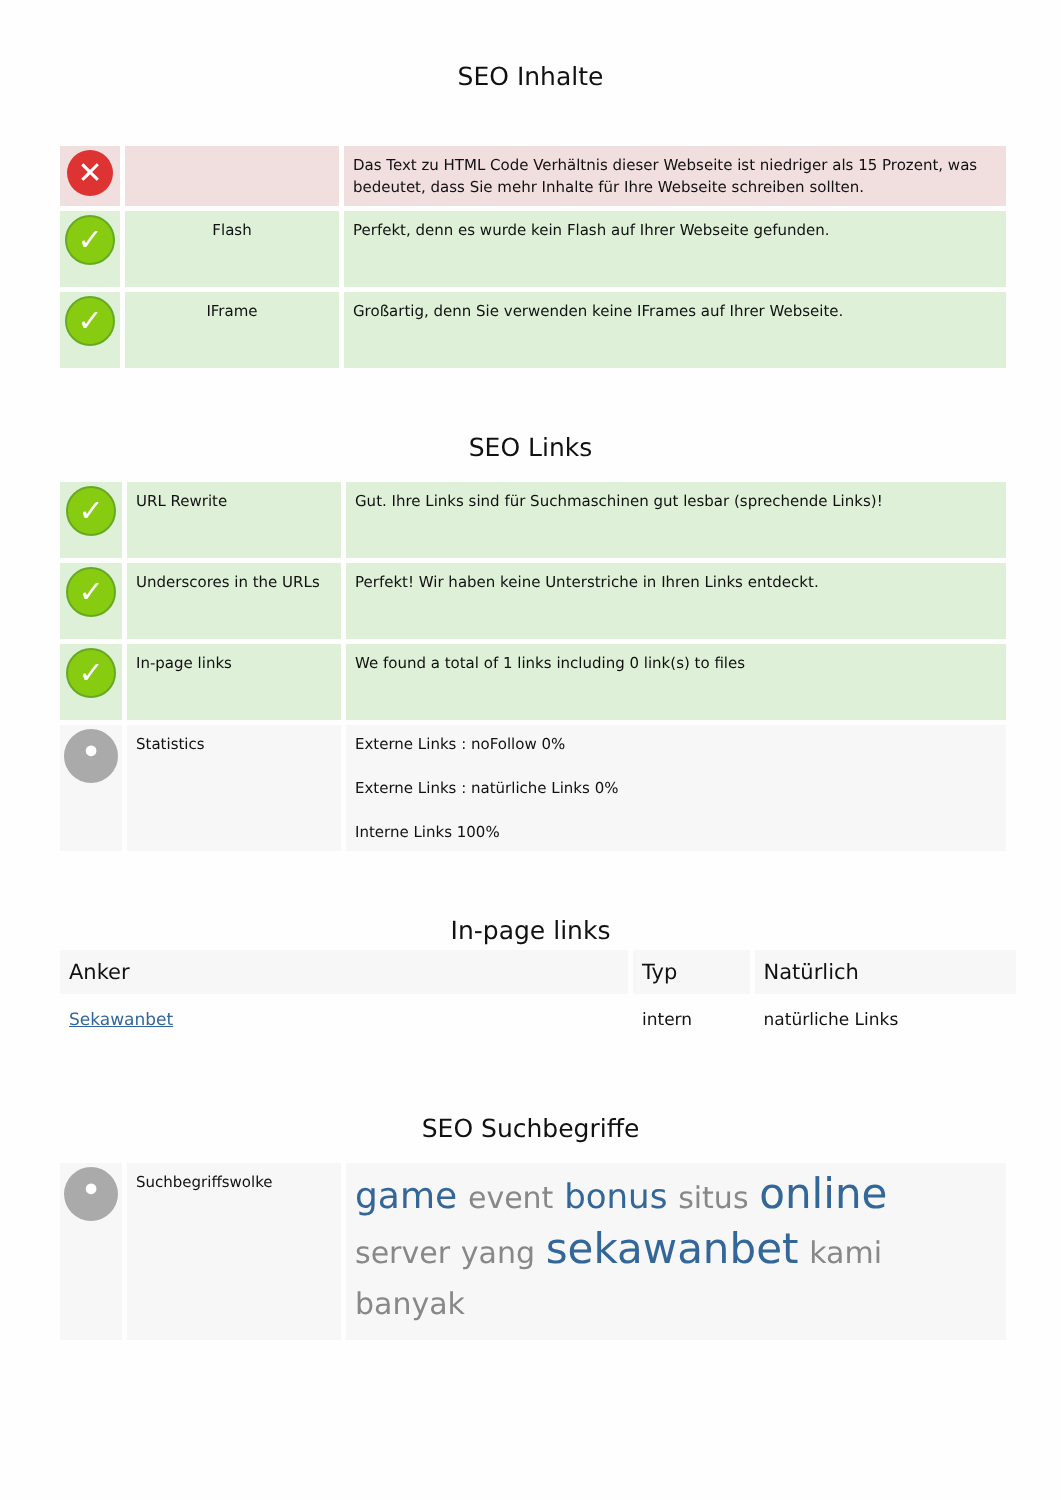SEO Inhalte
| ✕ | | Das Text zu HTML Code Verhältnis dieser Webseite ist niedriger als 15 Prozent, was bedeutet, dass Sie mehr Inhalte für Ihre Webseite schreiben sollten. |
| ✓ | Flash | Perfekt, denn es wurde kein Flash auf Ihrer Webseite gefunden. |
| ✓ | IFrame | Großartig, denn Sie verwenden keine IFrames auf Ihrer Webseite. |
SEO Links
| ✓ | URL Rewrite | Gut. Ihre Links sind für Suchmaschinen gut lesbar (sprechende Links)! |
| ✓ | Underscores in the URLs | Perfekt! Wir haben keine Unterstriche in Ihren Links entdeckt. |
| ✓ | In-page links | We found a total of 1 links including 0 link(s) to files |
| • | Statistics | Externe Links : noFollow 0% Externe Links : natürliche Links 0% Interne Links 100% |
In-page links
| Anker | Typ | Natürlich |
| --- | --- | --- |
| Sekawanbet | intern | natürliche Links |
SEO Suchbegriffe
| • | Suchbegriffswolke | game event bonus situs online server yang sekawanbet kami banyak |